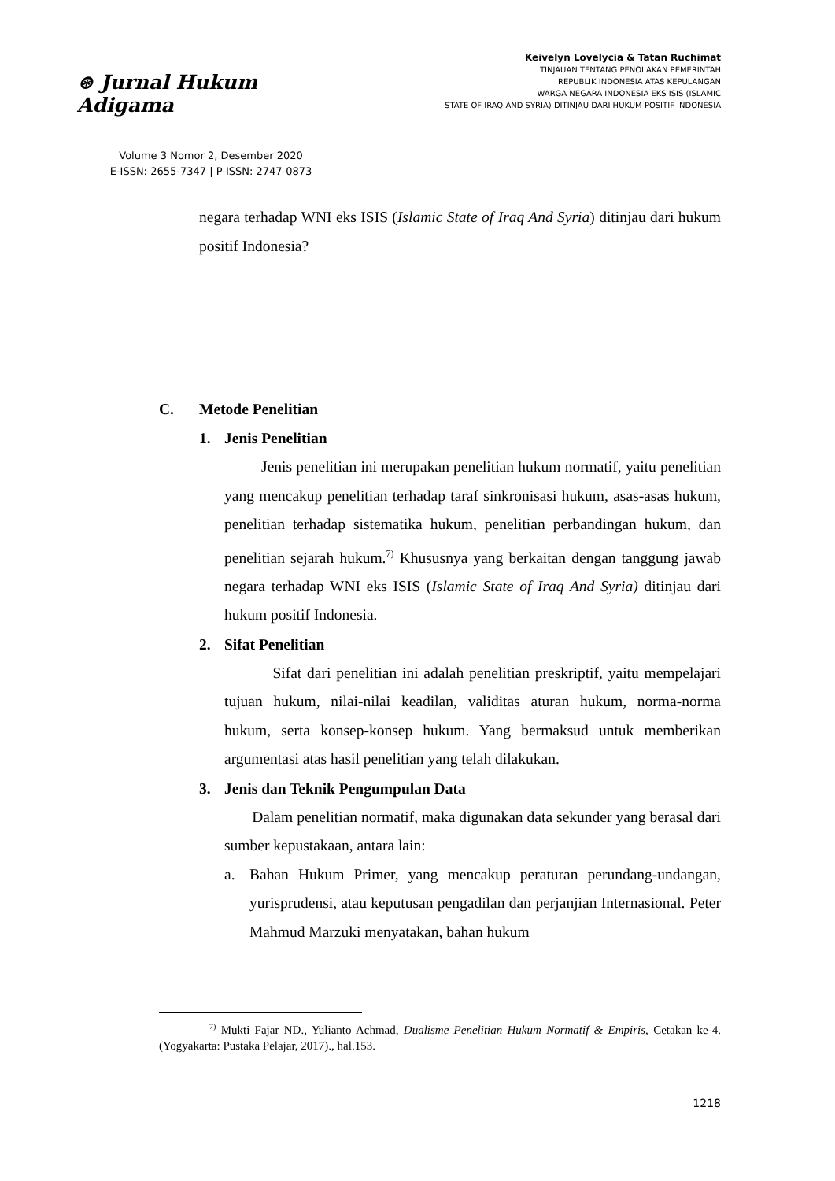⊛ Jurnal Hukum Adigama
Volume 3 Nomor 2, Desember 2020
E-ISSN: 2655-7347 | P-ISSN: 2747-0873
Keivelyn Lovelycia & Tatan Ruchimat
TINJAUAN TENTANG PENOLAKAN PEMERINTAH
REPUBLIK INDONESIA ATAS KEPULANGAN
WARGA NEGARA INDONESIA EKS ISIS (ISLAMIC
STATE OF IRAQ AND SYRIA) DITINJAU DARI HUKUM POSITIF INDONESIA
negara terhadap WNI eks ISIS (Islamic State of Iraq And Syria) ditinjau dari hukum positif Indonesia?
C. Metode Penelitian
1. Jenis Penelitian
Jenis penelitian ini merupakan penelitian hukum normatif, yaitu penelitian yang mencakup penelitian terhadap taraf sinkronisasi hukum, asas-asas hukum, penelitian terhadap sistematika hukum, penelitian perbandingan hukum, dan penelitian sejarah hukum.<sup>7)</sup> Khususnya yang berkaitan dengan tanggung jawab negara terhadap WNI eks ISIS (Islamic State of Iraq And Syria) ditinjau dari hukum positif Indonesia.
2. Sifat Penelitian
Sifat dari penelitian ini adalah penelitian preskriptif, yaitu mempelajari tujuan hukum, nilai-nilai keadilan, validitas aturan hukum, norma-norma hukum, serta konsep-konsep hukum. Yang bermaksud untuk memberikan argumentasi atas hasil penelitian yang telah dilakukan.
3. Jenis dan Teknik Pengumpulan Data
Dalam penelitian normatif, maka digunakan data sekunder yang berasal dari sumber kepustakaan, antara lain:
a. Bahan Hukum Primer, yang mencakup peraturan perundang-undangan, yurisprudensi, atau keputusan pengadilan dan perjanjian Internasional. Peter Mahmud Marzuki menyatakan, bahan hukum
<sup>7)</sup> Mukti Fajar ND., Yulianto Achmad, Dualisme Penelitian Hukum Normatif & Empiris, Cetakan ke-4. (Yogyakarta: Pustaka Pelajar, 2017)., hal.153.
1218